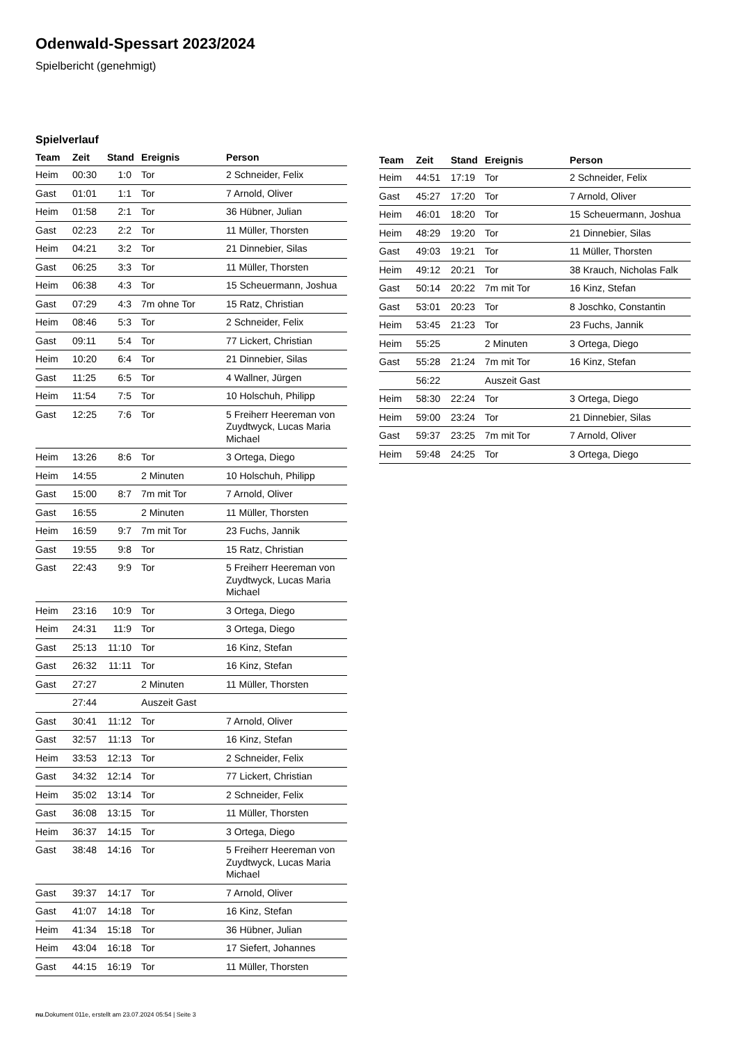Odenwald-Spessart 2023/2024
Spielbericht (genehmigt)
Spielverlauf
| Team | Zeit | Stand | Ereignis | Person |
| --- | --- | --- | --- | --- |
| Heim | 00:30 | 1:0 | Tor | 2 Schneider, Felix |
| Gast | 01:01 | 1:1 | Tor | 7 Arnold, Oliver |
| Heim | 01:58 | 2:1 | Tor | 36 Hübner, Julian |
| Gast | 02:23 | 2:2 | Tor | 11 Müller, Thorsten |
| Heim | 04:21 | 3:2 | Tor | 21 Dinnebier, Silas |
| Gast | 06:25 | 3:3 | Tor | 11 Müller, Thorsten |
| Heim | 06:38 | 4:3 | Tor | 15 Scheuermann, Joshua |
| Gast | 07:29 | 4:3 | 7m ohne Tor | 15 Ratz, Christian |
| Heim | 08:46 | 5:3 | Tor | 2 Schneider, Felix |
| Gast | 09:11 | 5:4 | Tor | 77 Lickert, Christian |
| Heim | 10:20 | 6:4 | Tor | 21 Dinnebier, Silas |
| Gast | 11:25 | 6:5 | Tor | 4 Wallner, Jürgen |
| Heim | 11:54 | 7:5 | Tor | 10 Holschuh, Philipp |
| Gast | 12:25 | 7:6 | Tor | 5 Freiherr Heereman von Zuydtwyck, Lucas Maria Michael |
| Heim | 13:26 | 8:6 | Tor | 3 Ortega, Diego |
| Heim | 14:55 | | 2 Minuten | 10 Holschuh, Philipp |
| Gast | 15:00 | 8:7 | 7m mit Tor | 7 Arnold, Oliver |
| Gast | 16:55 | | 2 Minuten | 11 Müller, Thorsten |
| Heim | 16:59 | 9:7 | 7m mit Tor | 23 Fuchs, Jannik |
| Gast | 19:55 | 9:8 | Tor | 15 Ratz, Christian |
| Gast | 22:43 | 9:9 | Tor | 5 Freiherr Heereman von Zuydtwyck, Lucas Maria Michael |
| Heim | 23:16 | 10:9 | Tor | 3 Ortega, Diego |
| Heim | 24:31 | 11:9 | Tor | 3 Ortega, Diego |
| Gast | 25:13 | 11:10 | Tor | 16 Kinz, Stefan |
| Gast | 26:32 | 11:11 | Tor | 16 Kinz, Stefan |
| Gast | 27:27 | | 2 Minuten | 11 Müller, Thorsten |
| | 27:44 | | Auszeit Gast | |
| Gast | 30:41 | 11:12 | Tor | 7 Arnold, Oliver |
| Gast | 32:57 | 11:13 | Tor | 16 Kinz, Stefan |
| Heim | 33:53 | 12:13 | Tor | 2 Schneider, Felix |
| Gast | 34:32 | 12:14 | Tor | 77 Lickert, Christian |
| Heim | 35:02 | 13:14 | Tor | 2 Schneider, Felix |
| Gast | 36:08 | 13:15 | Tor | 11 Müller, Thorsten |
| Heim | 36:37 | 14:15 | Tor | 3 Ortega, Diego |
| Gast | 38:48 | 14:16 | Tor | 5 Freiherr Heereman von Zuydtwyck, Lucas Maria Michael |
| Gast | 39:37 | 14:17 | Tor | 7 Arnold, Oliver |
| Gast | 41:07 | 14:18 | Tor | 16 Kinz, Stefan |
| Heim | 41:34 | 15:18 | Tor | 36 Hübner, Julian |
| Heim | 43:04 | 16:18 | Tor | 17 Siefert, Johannes |
| Gast | 44:15 | 16:19 | Tor | 11 Müller, Thorsten |
| Team | Zeit | Stand | Ereignis | Person |
| --- | --- | --- | --- | --- |
| Heim | 44:51 | 17:19 | Tor | 2 Schneider, Felix |
| Gast | 45:27 | 17:20 | Tor | 7 Arnold, Oliver |
| Heim | 46:01 | 18:20 | Tor | 15 Scheuermann, Joshua |
| Heim | 48:29 | 19:20 | Tor | 21 Dinnebier, Silas |
| Gast | 49:03 | 19:21 | Tor | 11 Müller, Thorsten |
| Heim | 49:12 | 20:21 | Tor | 38 Krauch, Nicholas Falk |
| Gast | 50:14 | 20:22 | 7m mit Tor | 16 Kinz, Stefan |
| Gast | 53:01 | 20:23 | Tor | 8 Joschko, Constantin |
| Heim | 53:45 | 21:23 | Tor | 23 Fuchs, Jannik |
| Heim | 55:25 | | 2 Minuten | 3 Ortega, Diego |
| Gast | 55:28 | 21:24 | 7m mit Tor | 16 Kinz, Stefan |
| | 56:22 | | Auszeit Gast | |
| Heim | 58:30 | 22:24 | Tor | 3 Ortega, Diego |
| Heim | 59:00 | 23:24 | Tor | 21 Dinnebier, Silas |
| Gast | 59:37 | 23:25 | 7m mit Tor | 7 Arnold, Oliver |
| Heim | 59:48 | 24:25 | Tor | 3 Ortega, Diego |
nu.Dokument 011e, erstellt am 23.07.2024 05:54 | Seite 3